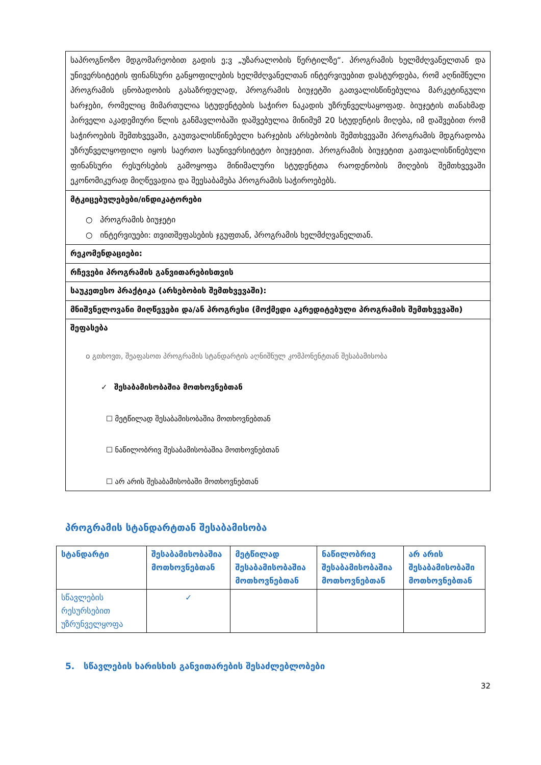| საპროგნოზო მდგომარეობით გადის ე;ვ „უზარალობის წერტილზე“. პროგრამის ხელმძღვანელთან და უნივერსიტეტის ფინანსური განყოფილების ხელმძღვანელთან ინტერვიუებით დასტურდება, რომ აღნიშნული პროგრამის ცნობადობის გასაზრდელად, პროგრამის ბიუჯეტში გათვალისწინებულია მარკეტინგული ხარჯები, რომელიც მიმართულია სტუდენტების საჭირო ნაკადის უზრუნველსაყოფად. ბიუჯეტის თანახმად პირველი აკადემიური წლის განმავლობაში დაშვებულია მინიმუმ 20 სტუდენტის მიღება, იმ დაშვებით რომ საჭიროების შემთხვევაში, გაუთვალისწინებელი ხარჯების არსებობის შემთხვევაში პროგრამის მდგრადობა უზრუნველყოფილი იყოს საერთო საუნივერსიტეტო ბიუჯეტით. პროგრამის ბიუჯეტით გათვალისწინებული ფინანსური რესურსების გამოყოფა მინიმალური სტუდენტთა რაოდენობის მიღების შემთხვევაში ეკონომიკურად მიღწევადია და შეესაბამება პროგრამის საჭიროებებს. |
| მტკიცებულებები/ინდიკატორები ○ პროგრამის ბიუჯეტი ○ ინტერვიუები: თვითშეფასების ჯგუფთან, პროგრამის ხელმძღვანელთან. |
| რეკომენდაციები: |
| რჩევები პროგრამის განვითარებისთვის |
| საუკეთესო პრაქტიკა (არსებობის შემთხვევაში): |
| მნიშვნელოვანი მიღწევები და/ან პროგრესი (მოქმედი აკრედიტებული პროგრამის შემთხვევაში) |
| შეფასება o გთხოვთ, შეაფასოთ პროგრამის სტანდარტის აღნიშნულ კომპონენტთან შესაბამისობა ✓ შესაბამისობაშია მოთხოვნებთან ☐ მეტწილად შესაბამისობაშია მოთხოვნებთან ☐ ნაწილობრივ შესაბამისობაშია მოთხოვნებთან ☐ არ არის შესაბამისობაში მოთხოვნებთან |
პროგრამის სტანდარტთან შესაბამისობა
| სტანდარტი | შესაბამისობაშია მოთხოვნებთან | მეტწილად შესაბამისობაშია მოთხოვნებთან | ნაწილობრივ შესაბამისობაშია მოთხოვნებთან | არ არის შესაბამისობაში მოთხოვნებთან |
| --- | --- | --- | --- | --- |
| სწავლების რესურსებით უზრუნველყოფა | ✓ | | | |
5. სწავლების ხარისხის განვითარების შესაძლებლობები
32